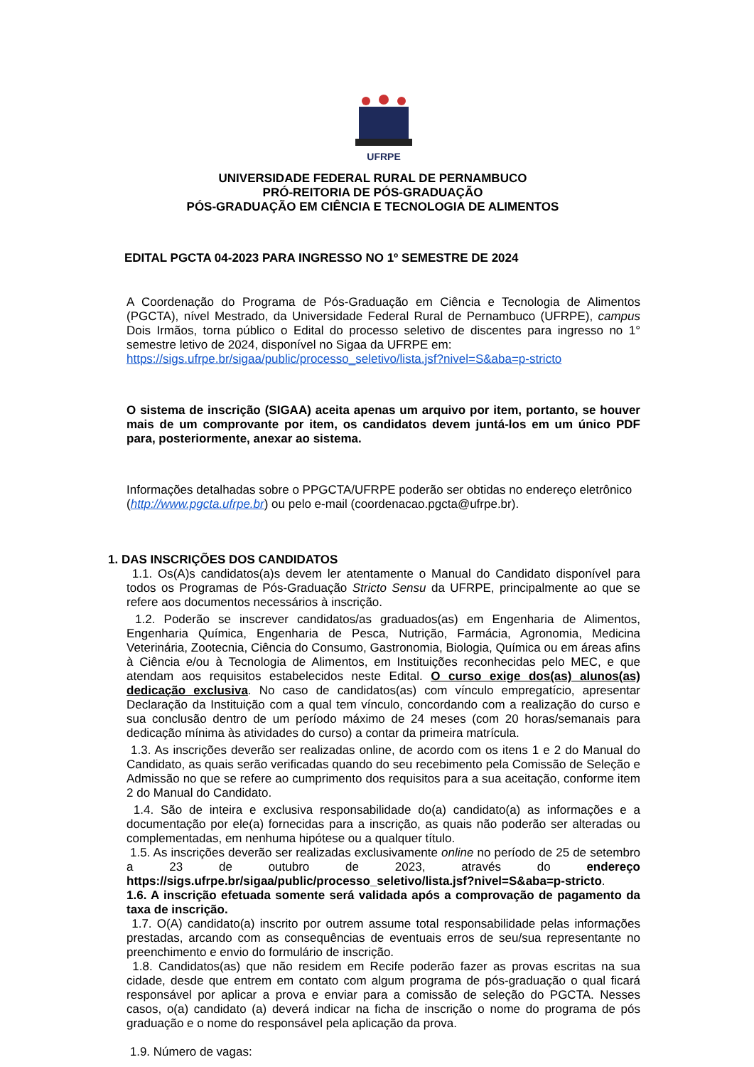UFRPE
UNIVERSIDADE FEDERAL RURAL DE PERNAMBUCO
PRÓ-REITORIA DE PÓS-GRADUAÇÃO
PÓS-GRADUAÇÃO EM CIÊNCIA E TECNOLOGIA DE ALIMENTOS
EDITAL PGCTA 04-2023 PARA INGRESSO NO 1º SEMESTRE DE 2024
A Coordenação do Programa de Pós-Graduação em Ciência e Tecnologia de Alimentos (PGCTA), nível Mestrado, da Universidade Federal Rural de Pernambuco (UFRPE), campus Dois Irmãos, torna público o Edital do processo seletivo de discentes para ingresso no 1° semestre letivo de 2024, disponível no Sigaa da UFRPE em:
https://sigs.ufrpe.br/sigaa/public/processo_seletivo/lista.jsf?nivel=S&aba=p-stricto
O sistema de inscrição (SIGAA) aceita apenas um arquivo por item, portanto, se houver mais de um comprovante por item, os candidatos devem juntá-los em um único PDF para, posteriormente, anexar ao sistema.
Informações detalhadas sobre o PPGCTA/UFRPE poderão ser obtidas no endereço eletrônico (http://www.pgcta.ufrpe.br) ou pelo e-mail (coordenacao.pgcta@ufrpe.br).
1. DAS INSCRIÇÕES DOS CANDIDATOS
1.1. Os(A)s candidatos(a)s devem ler atentamente o Manual do Candidato disponível para todos os Programas de Pós-Graduação Stricto Sensu da UFRPE, principalmente ao que se refere aos documentos necessários à inscrição.
1.2. Poderão se inscrever candidatos/as graduados(as) em Engenharia de Alimentos, Engenharia Química, Engenharia de Pesca, Nutrição, Farmácia, Agronomia, Medicina Veterinária, Zootecnia, Ciência do Consumo, Gastronomia, Biologia, Química ou em áreas afins à Ciência e/ou à Tecnologia de Alimentos, em Instituições reconhecidas pelo MEC, e que atendam aos requisitos estabelecidos neste Edital. O curso exige dos(as) alunos(as) dedicação exclusiva. No caso de candidatos(as) com vínculo empregatício, apresentar Declaração da Instituição com a qual tem vínculo, concordando com a realização do curso e sua conclusão dentro de um período máximo de 24 meses (com 20 horas/semanais para dedicação mínima às atividades do curso) a contar da primeira matrícula.
1.3. As inscrições deverão ser realizadas online, de acordo com os itens 1 e 2 do Manual do Candidato, as quais serão verificadas quando do seu recebimento pela Comissão de Seleção e Admissão no que se refere ao cumprimento dos requisitos para a sua aceitação, conforme item 2 do Manual do Candidato.
1.4. São de inteira e exclusiva responsabilidade do(a) candidato(a) as informações e a documentação por ele(a) fornecidas para a inscrição, as quais não poderão ser alteradas ou complementadas, em nenhuma hipótese ou a qualquer título.
1.5. As inscrições deverão ser realizadas exclusivamente online no período de 25 de setembro a 23 de outubro de 2023, através do endereço https://sigs.ufrpe.br/sigaa/public/processo_seletivo/lista.jsf?nivel=S&aba=p-stricto.
1.6. A inscrição efetuada somente será validada após a comprovação de pagamento da taxa de inscrição.
1.7. O(A) candidato(a) inscrito por outrem assume total responsabilidade pelas informações prestadas, arcando com as consequências de eventuais erros de seu/sua representante no preenchimento e envio do formulário de inscrição.
1.8. Candidatos(as) que não residem em Recife poderão fazer as provas escritas na sua cidade, desde que entrem em contato com algum programa de pós-graduação o qual ficará responsável por aplicar a prova e enviar para a comissão de seleção do PGCTA. Nesses casos, o(a) candidato (a) deverá indicar na ficha de inscrição o nome do programa de pós graduação e o nome do responsável pela aplicação da prova.
1.9. Número de vagas: